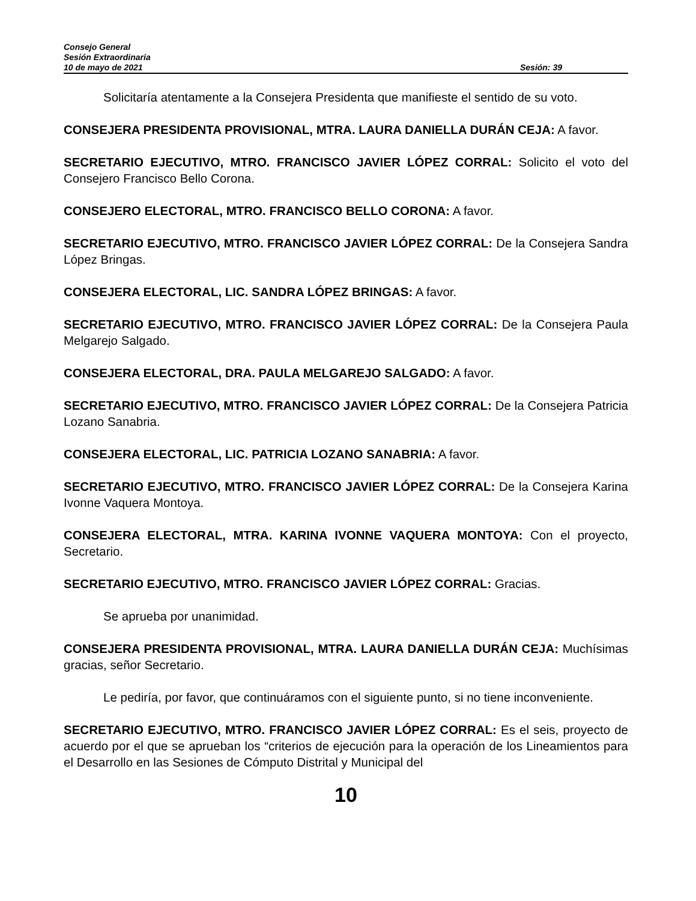Consejo General
Sesión Extraordinaria
10 de mayo de 2021 Sesión: 39
Solicitaría atentamente a la Consejera Presidenta que manifieste el sentido de su voto.
CONSEJERA PRESIDENTA PROVISIONAL, MTRA. LAURA DANIELLA DURÁN CEJA: A favor.
SECRETARIO EJECUTIVO, MTRO. FRANCISCO JAVIER LÓPEZ CORRAL: Solicito el voto del Consejero Francisco Bello Corona.
CONSEJERO ELECTORAL, MTRO. FRANCISCO BELLO CORONA: A favor.
SECRETARIO EJECUTIVO, MTRO. FRANCISCO JAVIER LÓPEZ CORRAL: De la Consejera Sandra López Bringas.
CONSEJERA ELECTORAL, LIC. SANDRA LÓPEZ BRINGAS: A favor.
SECRETARIO EJECUTIVO, MTRO. FRANCISCO JAVIER LÓPEZ CORRAL: De la Consejera Paula Melgarejo Salgado.
CONSEJERA ELECTORAL, DRA. PAULA MELGAREJO SALGADO: A favor.
SECRETARIO EJECUTIVO, MTRO. FRANCISCO JAVIER LÓPEZ CORRAL: De la Consejera Patricia Lozano Sanabria.
CONSEJERA ELECTORAL, LIC. PATRICIA LOZANO SANABRIA: A favor.
SECRETARIO EJECUTIVO, MTRO. FRANCISCO JAVIER LÓPEZ CORRAL: De la Consejera Karina Ivonne Vaquera Montoya.
CONSEJERA ELECTORAL, MTRA. KARINA IVONNE VAQUERA MONTOYA: Con el proyecto, Secretario.
SECRETARIO EJECUTIVO, MTRO. FRANCISCO JAVIER LÓPEZ CORRAL: Gracias.
Se aprueba por unanimidad.
CONSEJERA PRESIDENTA PROVISIONAL, MTRA. LAURA DANIELLA DURÁN CEJA: Muchísimas gracias, señor Secretario.
Le pediría, por favor, que continuáramos con el siguiente punto, si no tiene inconveniente.
SECRETARIO EJECUTIVO, MTRO. FRANCISCO JAVIER LÓPEZ CORRAL: Es el seis, proyecto de acuerdo por el que se aprueban los “criterios de ejecución para la operación de los Lineamientos para el Desarrollo en las Sesiones de Cómputo Distrital y Municipal del
10